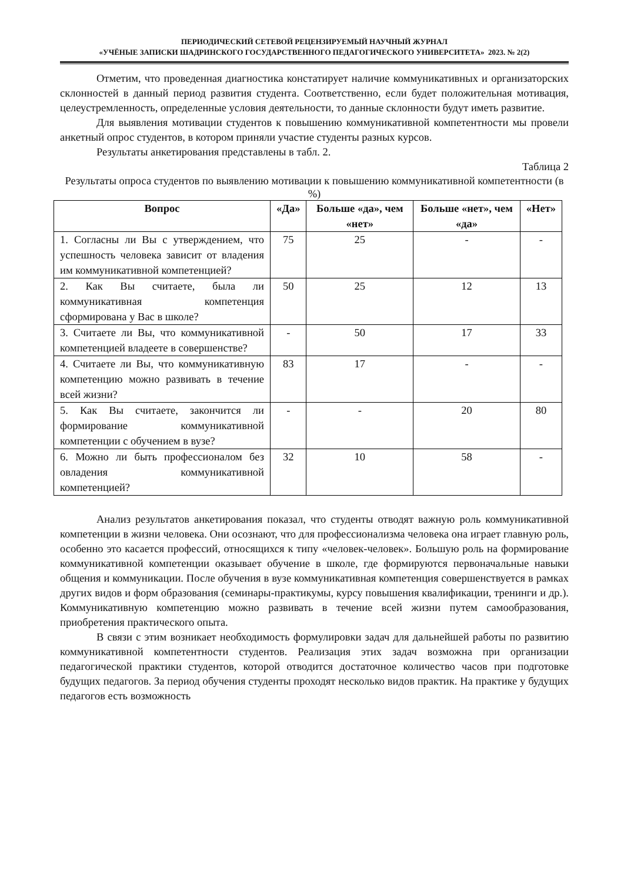ПЕРИОДИЧЕСКИЙ СЕТЕВОЙ РЕЦЕНЗИРУЕМЫЙ НАУЧНЫЙ ЖУРНАЛ
«УЧЁНЫЕ ЗАПИСКИ ШАДРИНСКОГО ГОСУДАРСТВЕННОГО ПЕДАГОГИЧЕСКОГО УНИВЕРСИТЕТА» 2023. № 2(2)
Отметим, что проведенная диагностика констатирует наличие коммуникативных и организаторских склонностей в данный период развития студента. Соответственно, если будет положительная мотивация, целеустремленность, определенные условия деятельности, то данные склонности будут иметь развитие.
Для выявления мотивации студентов к повышению коммуникативной компетентности мы провели анкетный опрос студентов, в котором приняли участие студенты разных курсов.
Результаты анкетирования представлены в табл. 2.
Таблица 2
Результаты опроса студентов по выявлению мотивации к повышению коммуникативной компетентности (в %)
| Вопрос | «Да» | Больше «да», чем «нет» | Больше «нет», чем «да» | «Нет» |
| --- | --- | --- | --- | --- |
| 1. Согласны ли Вы с утверждением, что успешность человека зависит от владения им коммуникативной компетенцией? | 75 | 25 | - | - |
| 2. Как Вы считаете, была ли коммуникативная компетенция сформирована у Вас в школе? | 50 | 25 | 12 | 13 |
| 3. Считаете ли Вы, что коммуникативной компетенцией владеете в совершенстве? | - | 50 | 17 | 33 |
| 4. Считаете ли Вы, что коммуникативную компетенцию можно развивать в течение всей жизни? | 83 | 17 | - | - |
| 5. Как Вы считаете, закончится ли формирование коммуникативной компетенции с обучением в вузе? | - | - | 20 | 80 |
| 6. Можно ли быть профессионалом без овладения коммуникативной компетенцией? | 32 | 10 | 58 | - |
Анализ результатов анкетирования показал, что студенты отводят важную роль коммуникативной компетенции в жизни человека. Они осознают, что для профессионализма человека она играет главную роль, особенно это касается профессий, относящихся к типу «человек-человек». Большую роль на формирование коммуникативной компетенции оказывает обучение в школе, где формируются первоначальные навыки общения и коммуникации. После обучения в вузе коммуникативная компетенция совершенствуется в рамках других видов и форм образования (семинары-практикумы, курсу повышения квалификации, тренинги и др.). Коммуникативную компетенцию можно развивать в течение всей жизни путем самообразования, приобретения практического опыта.
В связи с этим возникает необходимость формулировки задач для дальнейшей работы по развитию коммуникативной компетентности студентов. Реализация этих задач возможна при организации педагогической практики студентов, которой отводится достаточное количество часов при подготовке будущих педагогов. За период обучения студенты проходят несколько видов практик. На практике у будущих педагогов есть возможность